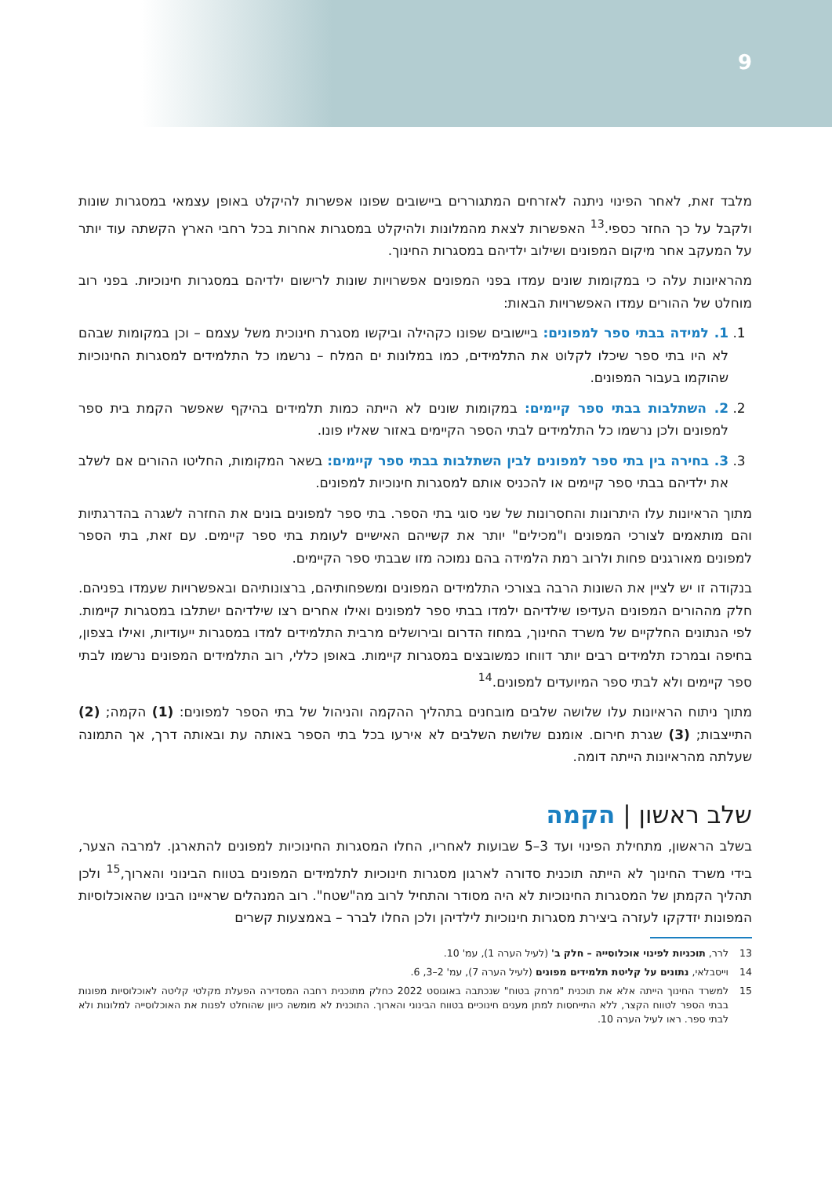9
מלבד זאת, לאחר הפינוי ניתנה לאזרחים המתגוררים ביישובים שפונו אפשרות להיקלט באופן עצמאי במסגרות שונות ולקבל על כך החזר כספי.<sup>13</sup> האפשרות לצאת מהמלונות ולהיקלט במסגרות אחרות בכל רחבי הארץ הקשתה עוד יותר על המעקב אחר מיקום המפונים ושילוב ילדיהם במסגרות החינוך.
מהראיונות עלה כי במקומות שונים עמדו בפני המפונים אפשרויות שונות לרישום ילדיהם במסגרות חינוכיות. בפני רוב מוחלט של ההורים עמדו האפשרויות הבאות:
1. 1. למידה בבתי ספר למפונים: ביישובים שפונו כקהילה וביקשו מסגרת חינוכית משל עצמם – וכן במקומות שבהם לא היו בתי ספר שיכלו לקלוט את התלמידים, כמו במלונות ים המלח – נרשמו כל התלמידים למסגרות החינוכיות שהוקמו בעבור המפונים.
2. 2. השתלבות בבתי ספר קיימים: במקומות שונים לא הייתה כמות תלמידים בהיקף שאפשר הקמת בית ספר למפונים ולכן נרשמו כל התלמידים לבתי הספר הקיימים באזור שאליו פונו.
3. 3. בחירה בין בתי ספר למפונים לבין השתלבות בבתי ספר קיימים: בשאר המקומות, החליטו ההורים אם לשלב את ילדיהם בבתי ספר קיימים או להכניס אותם למסגרות חינוכיות למפונים.
מתוך הראיונות עלו היתרונות והחסרונות של שני סוגי בתי הספר. בתי ספר למפונים בונים את החזרה לשגרה בהדרגתיות והם מותאמים לצורכי המפונים ו"מכילים" יותר את קשייהם האישיים לעומת בתי ספר קיימים. עם זאת, בתי הספר למפונים מאורגנים פחות ולרוב רמת הלמידה בהם נמוכה מזו שבבתי ספר הקיימים.
בנקודה זו יש לציין את השונות הרבה בצורכי התלמידים המפונים ומשפחותיהם, ברצונותיהם ובאפשרויות שעמדו בפניהם. חלק מההורים המפונים העדיפו שילדיהם ילמדו בבתי ספר למפונים ואילו אחרים רצו שילדיהם ישתלבו במסגרות קיימות. לפי הנתונים החלקיים של משרד החינוך, במחוז הדרום ובירושלים מרבית התלמידים למדו במסגרות ייעודיות, ואילו בצפון, בחיפה ובמרכז תלמידים רבים יותר דווחו כמשובצים במסגרות קיימות. באופן כללי, רוב התלמידים המפונים נרשמו לבתי ספר קיימים ולא לבתי ספר המיועדים למפונים.<sup>14</sup>
מתוך ניתוח הראיונות עלו שלושה שלבים מובחנים בתהליך ההקמה והניהול של בתי הספר למפונים: (1) הקמה; (2) התייצבות; (3) שגרת חירום. אומנם שלושת השלבים לא אירעו בכל בתי הספר באותה עת ובאותה דרך, אך התמונה שעלתה מהראיונות הייתה דומה.
שלב ראשון | הקמה
בשלב הראשון, מתחילת הפינוי ועד 3–5 שבועות לאחריו, החלו המסגרות החינוכיות למפונים להתארגן. למרבה הצער, בידי משרד החינוך לא הייתה תוכנית סדורה לארגון מסגרות חינוכיות לתלמידים המפונים בטווח הבינוני והארוך,<sup>15</sup> ולכן תהליך הקמתן של המסגרות החינוכיות לא היה מסודר והתחיל לרוב מה"שטח". רוב המנהלים שראיינו הבינו שהאוכלוסיות המפונות יזדקקו לעזרה ביצירת מסגרות חינוכיות לילדיהן ולכן החלו לברר – באמצעות קשרים
13 לרר, תוכניות לפינוי אוכלוסייה – חלק ב' (לעיל הערה 1), עמ' 10.
14 וייסבלאי, נתונים על קליטת תלמידים מפונים (לעיל הערה 7), עמ' 2–3, 6.
15 למשרד החינוך הייתה אלא את תוכנית "מרחק בטוח" שנכתבה באוגוסט 2022 כחלק מתוכנית רחבה המסדירה הפעלת מקלטי קליטה לאוכלוסיות מפונות בבתי הספר לטווח הקצר, ללא התייחסות למתן מענים חינוכיים בטווח הבינוני והארוך. התוכנית לא מומשה כיוון שהוחלט לפנות את האוכלוסייה למלונות ולא לבתי ספר. ראו לעיל הערה 10.